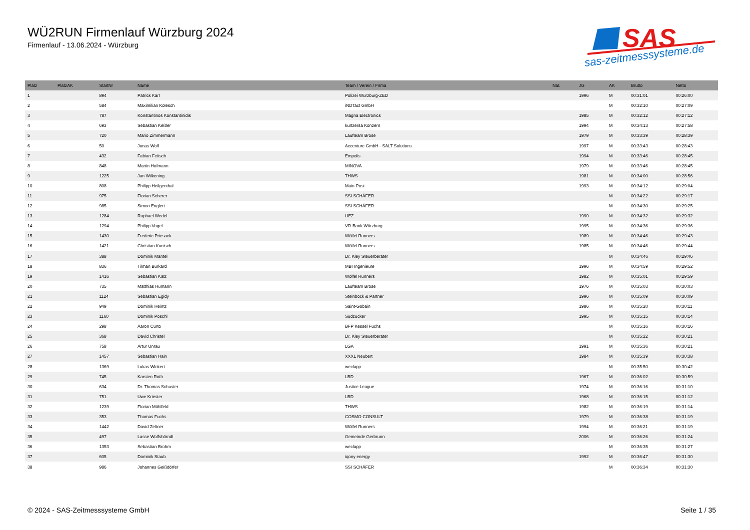WÜ2RUN Firmenlauf Würzburg 2024
Firmenlauf - 13.06.2024 - Würzburg
SAS
sas-zeitmesssysteme.de
| Platz | PlatzAK | StartNr | Name | Team / Verein / Firma | Nat. | JG | AK | Brutto | Netto |
| --- | --- | --- | --- | --- | --- | --- | --- | --- | --- |
| 1 | | 894 | Patrick Karl | Polizei Würzburg-ZED | | 1996 | M | 00:31:01 | 00:26:00 |
| 2 | | 584 | Maximilian Kolesch | iNDTact GmbH | | | M | 00:32:10 | 00:27:09 |
| 3 | | 787 | Konstantinos Konstantinidis | Magna Electronics | | 1985 | M | 00:32:12 | 00:27:12 |
| 4 | | 693 | Sebastian Keßler | kurtzersa Konzern | | 1994 | M | 00:34:13 | 00:27:58 |
| 5 | | 720 | Mario Zimmermann | Laufteam Brose | | 1979 | M | 00:33:39 | 00:28:39 |
| 6 | | 50 | Jonas Wolf | Accenture GmbH - SALT Solutions | | 1997 | M | 00:33:43 | 00:28:43 |
| 7 | | 432 | Fabian Feitsch | Empolis | | 1994 | M | 00:33:46 | 00:28:45 |
| 8 | | 848 | Martin Hofmann | MINOVA | | 1979 | M | 00:33:46 | 00:28:45 |
| 9 | | 1225 | Jan Wilkening | THWS | | 1981 | M | 00:34:00 | 00:28:56 |
| 10 | | 808 | Philipp Heilgenthal | Main-Post | | 1993 | M | 00:34:12 | 00:29:04 |
| 11 | | 975 | Florian Scherer | SSI SCHÄFER | | | M | 00:34:22 | 00:29:17 |
| 12 | | 985 | Simon Englert | SSI SCHÄFER | | | M | 00:34:30 | 00:29:25 |
| 13 | | 1284 | Raphael Wedel | UEZ | | 1990 | M | 00:34:32 | 00:29:32 |
| 14 | | 1294 | Philipp Vogel | VR-Bank Würzburg | | 1995 | M | 00:34:36 | 00:29:36 |
| 15 | | 1430 | Frederic Priesack | Wölfel Runners | | 1989 | M | 00:34:46 | 00:29:43 |
| 16 | | 1421 | Christian Kunisch | Wölfel Runners | | 1985 | M | 00:34:46 | 00:29:44 |
| 17 | | 388 | Dominik Mantel | Dr. Kley Steuerberater | | | M | 00:34:46 | 00:29:46 |
| 18 | | 836 | Tilman Burkard | MBI Ingenieure | | 1996 | M | 00:34:59 | 00:29:52 |
| 19 | | 1416 | Sebastian Katz | Wölfel Runners | | 1982 | M | 00:35:01 | 00:29:59 |
| 20 | | 735 | Matthias Humann | Laufteam Brose | | 1976 | M | 00:35:03 | 00:30:03 |
| 21 | | 1124 | Sebastian Egidy | Steinbock & Partner | | 1996 | M | 00:35:09 | 00:30:09 |
| 22 | | 949 | Dominik Heintz | Saint-Gobain | | 1986 | M | 00:35:20 | 00:30:11 |
| 23 | | 1160 | Dominik Pöschl | Südzucker | | 1995 | M | 00:35:15 | 00:30:14 |
| 24 | | 298 | Aaron Curto | BFP Kessel Fuchs | | | M | 00:35:16 | 00:30:16 |
| 25 | | 368 | David Christel | Dr. Kley Steuerberater | | | M | 00:35:22 | 00:30:21 |
| 26 | | 758 | Artur Unrau | LGA | | 1991 | M | 00:35:36 | 00:30:21 |
| 27 | | 1457 | Sebastian Hain | XXXL Neubert | | 1984 | M | 00:35:39 | 00:30:38 |
| 28 | | 1369 | Lukas Wickert | weclapp | | | M | 00:35:50 | 00:30:42 |
| 29 | | 745 | Karsten Roth | LBD | | 1967 | M | 00:36:02 | 00:30:59 |
| 30 | | 634 | Dr. Thomas Schuster | Justice League | | 1974 | M | 00:36:16 | 00:31:10 |
| 31 | | 751 | Uwe Kriester | LBD | | 1968 | M | 00:36:15 | 00:31:12 |
| 32 | | 1239 | Florian Mühlfeld | THWS | | 1982 | M | 00:36:19 | 00:31:14 |
| 33 | | 353 | Thomas Fuchs | COSMO CONSULT | | 1979 | M | 00:36:38 | 00:31:19 |
| 34 | | 1442 | David Zeltner | Wölfel Runners | | 1994 | M | 00:36:21 | 00:31:19 |
| 35 | | 497 | Lasse Wolfshörndl | Gemeinde Gerbrunn | | 2006 | M | 00:36:26 | 00:31:24 |
| 36 | | 1353 | Sebastian Brohm | weclapp | | | M | 00:36:35 | 00:31:27 |
| 37 | | 605 | Dominik Staub | iqony energy | | 1992 | M | 00:36:47 | 00:31:30 |
| 38 | | 986 | Johannes Geißdörfer | SSI SCHÄFER | | | M | 00:36:34 | 00:31:30 |
© 2024 - SAS-Zeitmesssysteme GmbH
Seite 1 / 35